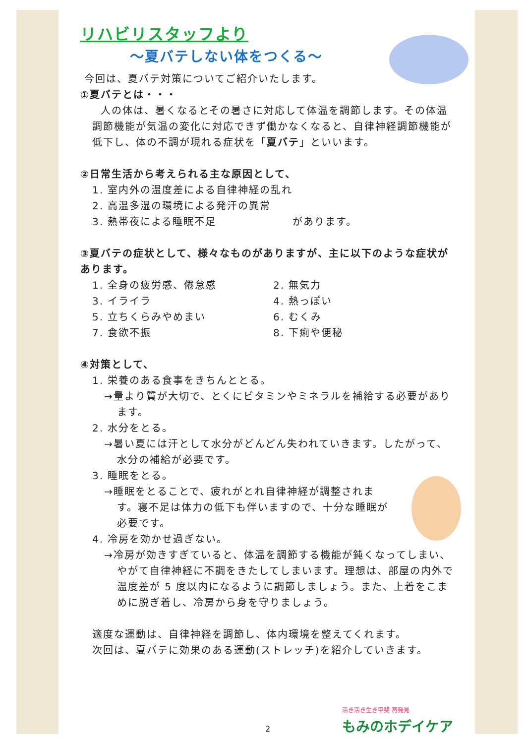リハビリスタッフより
～夏バテしない体をつくる～
今回は、夏バテ対策についてご紹介いたします。
①夏バテとは・・・
人の体は、暑くなるとその暑さに対応して体温を調節します。その体温調節機能が気温の変化に対応できず働かなくなると、自律神経調節機能が低下し、体の不調が現れる症状を「夏バテ」といいます。
②日常生活から考えられる主な原因として、
1. 室内外の温度差による自律神経の乱れ
2. 高温多湿の環境による発汗の異常
3. 熱帯夜による睡眠不足　　　　　　　があります。
③夏バテの症状として、様々なものがありますが、主に以下のような症状があります。
1. 全身の疲労感、倦怠感 2. 無気力
3. イライラ 4. 熱っぽい
5. 立ちくらみやめまい 6. むくみ
7. 食欲不振 8. 下痢や便秘
④対策として、
1. 栄養のある食事をきちんととる。
→量より質が大切で、とくにビタミンやミネラルを補給する必要があります。
2. 水分をとる。
→暑い夏には汗として水分がどんどん失われていきます。したがって、水分の補給が必要です。
3. 睡眠をとる。
→睡眠をとることで、疲れがとれ自律神経が調整されます。寝不足は体力の低下も伴いますので、十分な睡眠が必要です。
4. 冷房を効かせ過ぎない。
→冷房が効きすぎていると、体温を調節する機能が鈍くなってしまい、やがて自律神経に不調をきたしてしまいます。理想は、部屋の内外で温度差が 5 度以内になるように調節しましょう。また、上着をこまめに脱ぎ着し、冷房から身を守りましょう。
適度な運動は、自律神経を調節し、体内環境を整えてくれます。
次回は、夏バテに効果のある運動(ストレッチ)を紹介していきます。
活き活き生き甲斐 再発見
もみのホデイケア
2